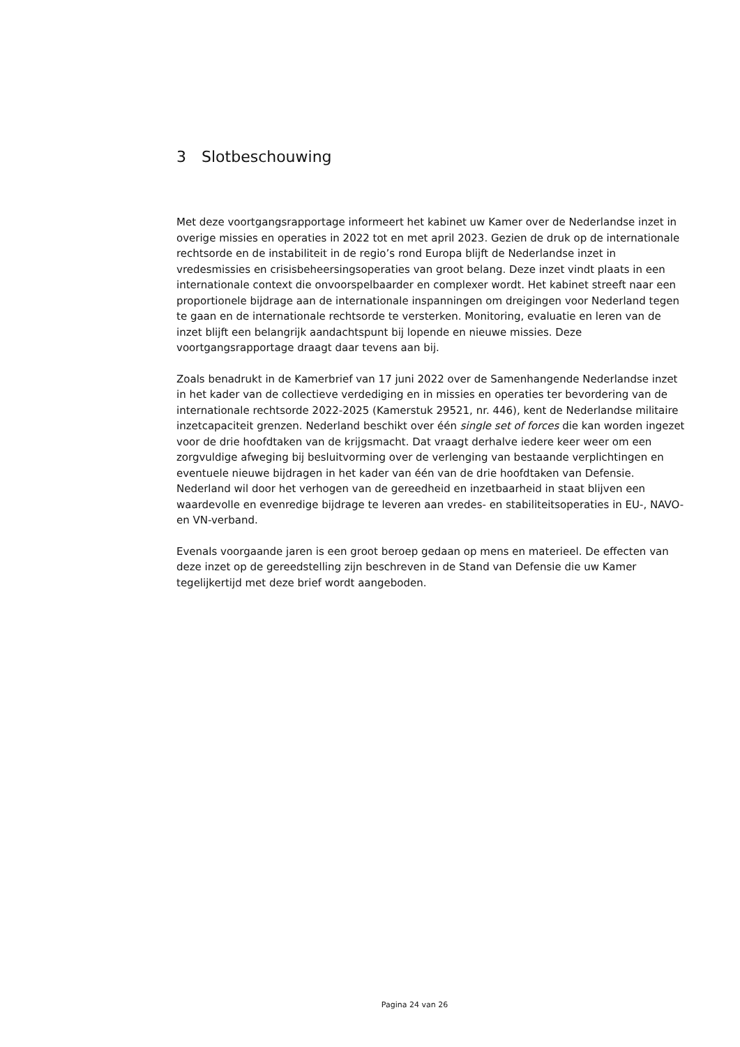3 Slotbeschouwing
Met deze voortgangsrapportage informeert het kabinet uw Kamer over de Nederlandse inzet in overige missies en operaties in 2022 tot en met april 2023. Gezien de druk op de internationale rechtsorde en de instabiliteit in de regio’s rond Europa blijft de Nederlandse inzet in vredesmissies en crisisbeheersingsoperaties van groot belang. Deze inzet vindt plaats in een internationale context die onvoorspelbaarder en complexer wordt. Het kabinet streeft naar een proportionele bijdrage aan de internationale inspanningen om dreigingen voor Nederland tegen te gaan en de internationale rechtsorde te versterken. Monitoring, evaluatie en leren van de inzet blijft een belangrijk aandachtspunt bij lopende en nieuwe missies. Deze voortgangsrapportage draagt daar tevens aan bij.
Zoals benadrukt in de Kamerbrief van 17 juni 2022 over de Samenhangende Nederlandse inzet in het kader van de collectieve verdediging en in missies en operaties ter bevordering van de internationale rechtsorde 2022-2025 (Kamerstuk 29521, nr. 446), kent de Nederlandse militaire inzetcapaciteit grenzen. Nederland beschikt over één single set of forces die kan worden ingezet voor de drie hoofdtaken van de krijgsmacht. Dat vraagt derhalve iedere keer weer om een zorgvuldige afweging bij besluitvorming over de verlenging van bestaande verplichtingen en eventuele nieuwe bijdragen in het kader van één van de drie hoofdtaken van Defensie. Nederland wil door het verhogen van de gereedheid en inzetbaarheid in staat blijven een waardevolle en evenredige bijdrage te leveren aan vredes- en stabiliteitsoperaties in EU-, NAVO- en VN-verband.
Evenals voorgaande jaren is een groot beroep gedaan op mens en materieel. De effecten van deze inzet op de gereedstelling zijn beschreven in de Stand van Defensie die uw Kamer tegelijkertijd met deze brief wordt aangeboden.
Pagina 24 van 26